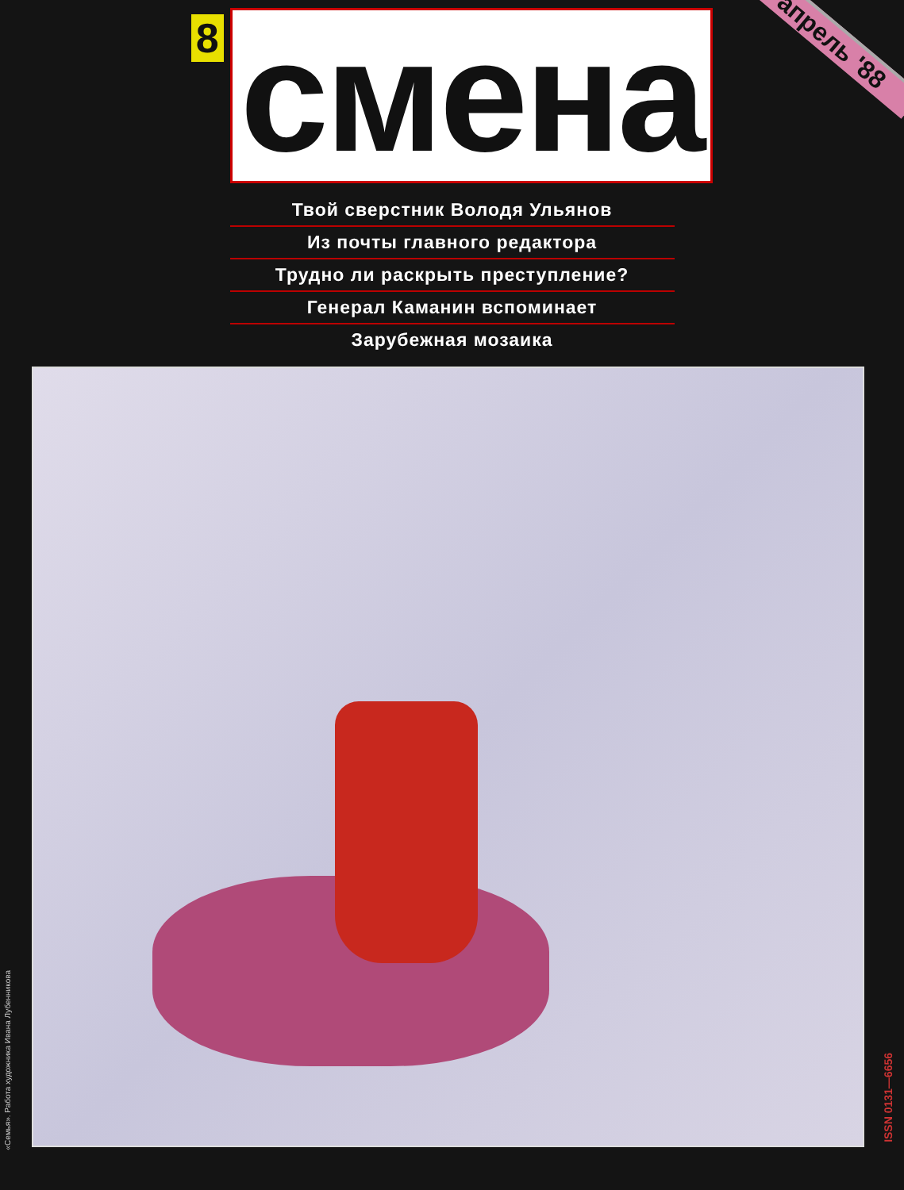8 смена
апрель '88
Твой сверстник Володя Ульянов
Из почты главного редактора
Трудно ли раскрыть преступление?
Генерал Каманин вспоминает
Зарубежная мозаика
«Семья». Работа художника Ивана Лубенникова
ISSN 0131—6656